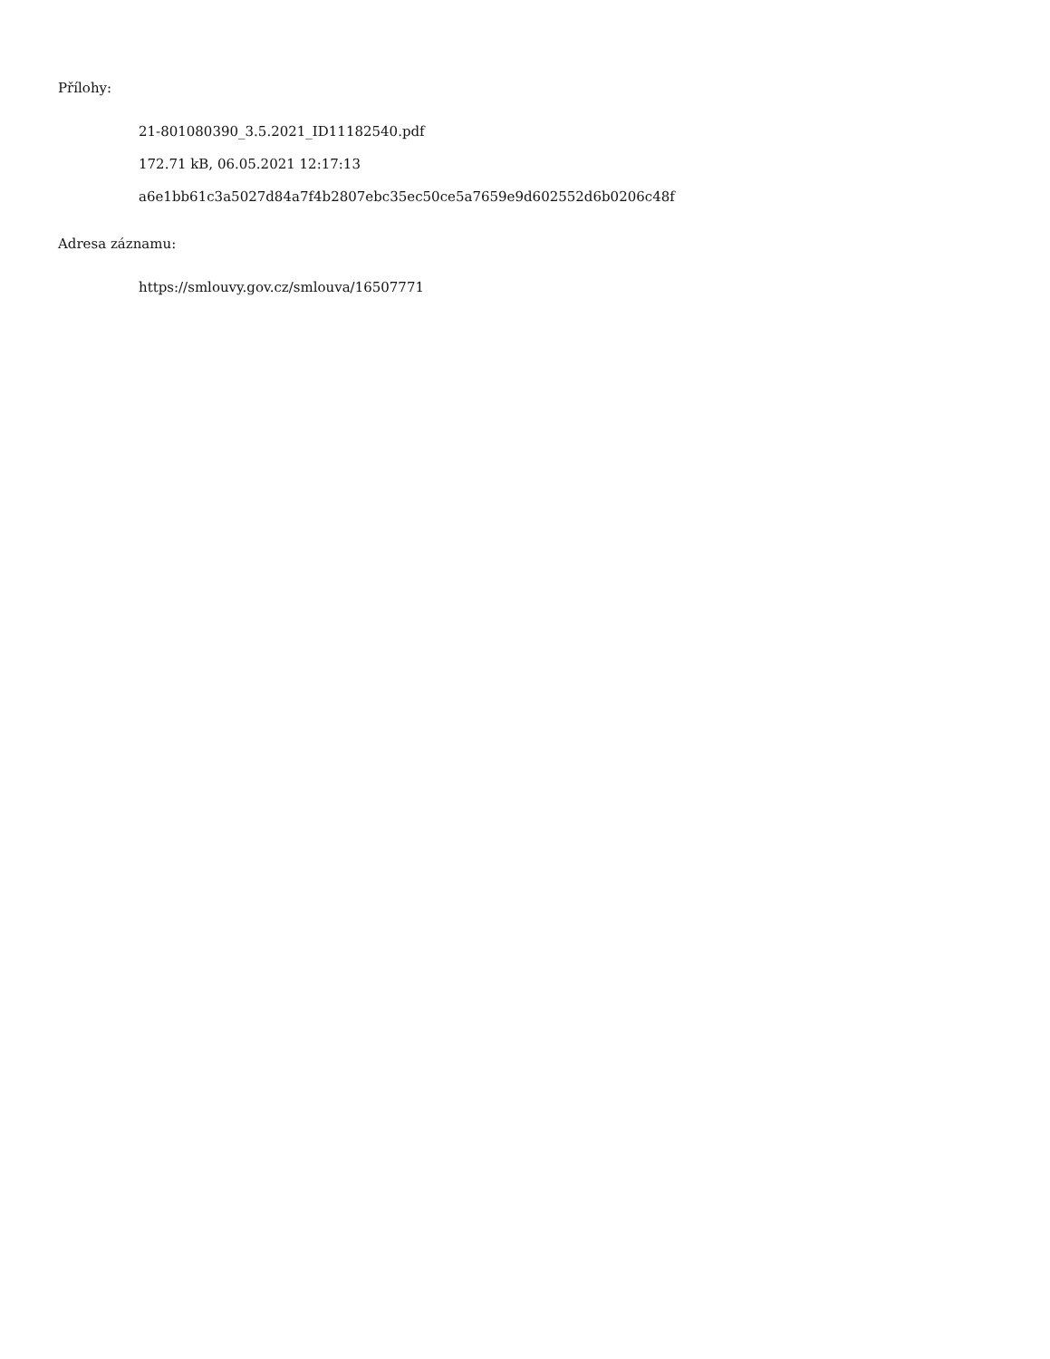Přílohy:
21-801080390_3.5.2021_ID11182540.pdf
172.71 kB, 06.05.2021 12:17:13
a6e1bb61c3a5027d84a7f4b2807ebc35ec50ce5a7659e9d602552d6b0206c48f
Adresa záznamu:
https://smlouvy.gov.cz/smlouva/16507771